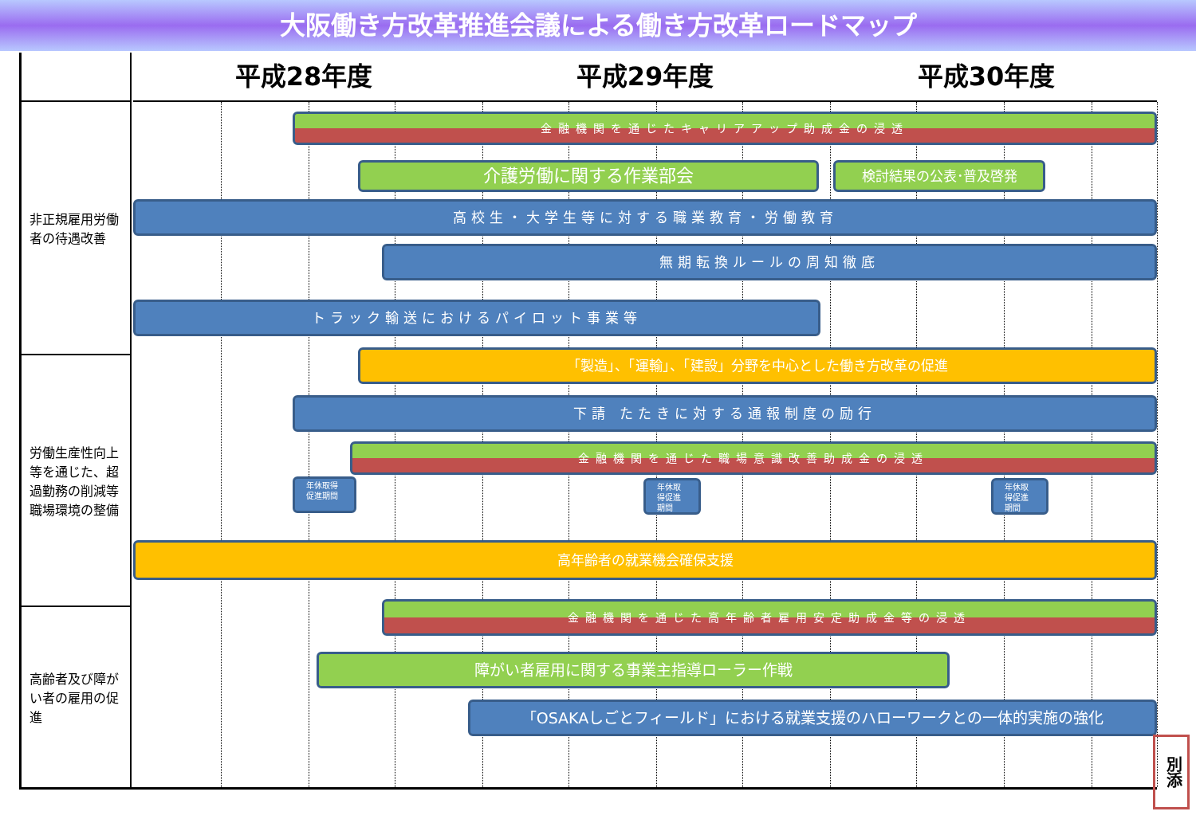大阪働き方改革推進会議による働き方改革ロードマップ
平成28年度 平成29年度 平成30年度
非正規雇用労働者の待遇改善
労働生産性向上等を通じた、超過勤務の削減等職場環境の整備
高齢者及び障がい者の雇用の促進
金融機関を通じたキャリアアップ助成金の浸透
介護労働に関する作業部会 検討結果の公表･普及啓発
高校生・大学生等に対する職業教育・労働教育
無期転換ルールの周知徹底
トラック輸送におけるパイロット事業等
「製造」、「運輸」、「建設」分野を中心とした働き方改革の促進
下請 たたきに対する通報制度の励行
金融機関を通じた職場意識改善助成金の浸透
年休取得促進期間
年休取得促進期間
年休取得促進期間
高年齢者の就業機会確保支援
金融機関を通じた高年齢者雇用安定助成金等の浸透
障がい者雇用に関する事業主指導ローラー作戦
「OSAKAしごとフィールド」における就業支援のハローワークとの一体的実施の強化
別添